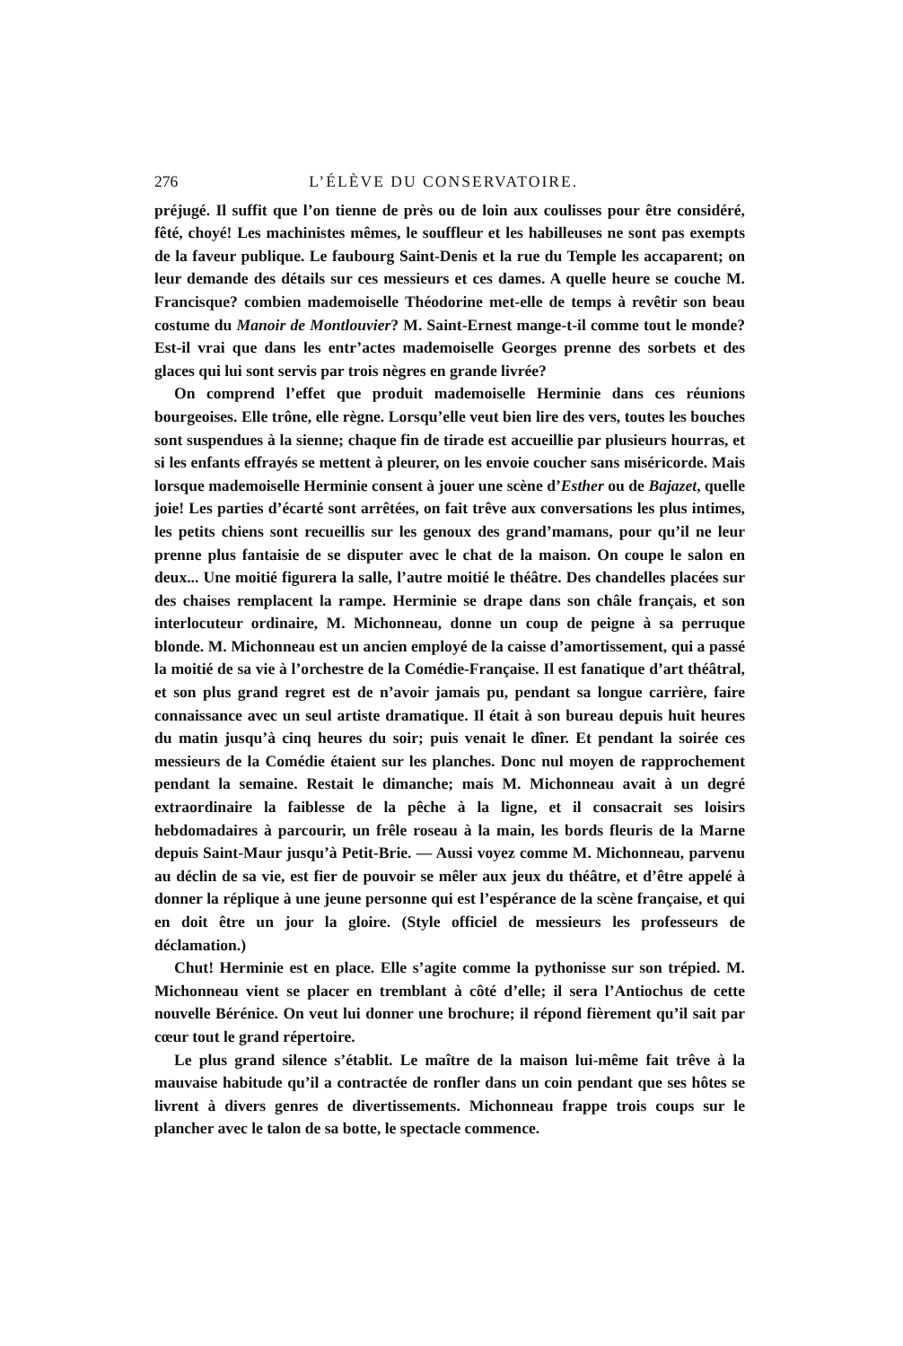276 L’ÉLÈVE DU CONSERVATOIRE.
préjugé. Il suffit que l’on tienne de près ou de loin aux coulisses pour être considéré, fêté, choyé! Les machinistes mêmes, le souffleur et les habilleuses ne sont pas exempts de la faveur publique. Le faubourg Saint-Denis et la rue du Temple les accaparent; on leur demande des détails sur ces messieurs et ces dames. A quelle heure se couche M. Francisque? combien mademoiselle Théodorine met-elle de temps à revêtir son beau costume du Manoir de Montlouvier? M. Saint-Ernest mange-t-il comme tout le monde? Est-il vrai que dans les entr’actes mademoiselle Georges prenne des sorbets et des glaces qui lui sont servis par trois nègres en grande livrée?
On comprend l’effet que produit mademoiselle Herminie dans ces réunions bourgeoises. Elle trône, elle règne. Lorsqu’elle veut bien lire des vers, toutes les bouches sont suspendues à la sienne; chaque fin de tirade est accueillie par plusieurs hourras, et si les enfants effrayés se mettent à pleurer, on les envoie coucher sans miséricorde. Mais lorsque mademoiselle Herminie consent à jouer une scène d’Esther ou de Bajazet, quelle joie! Les parties d’écarté sont arrêtées, on fait trêve aux conversations les plus intimes, les petits chiens sont recueillis sur les genoux des grand’mamans, pour qu’il ne leur prenne plus fantaisie de se disputer avec le chat de la maison. On coupe le salon en deux... Une moitié figurera la salle, l’autre moitié le théâtre. Des chandelles placées sur des chaises remplacent la rampe. Herminie se drape dans son châle français, et son interlocuteur ordinaire, M. Michonneau, donne un coup de peigne à sa perruque blonde. M. Michonneau est un ancien employé de la caisse d’amortissement, qui a passé la moitié de sa vie à l’orchestre de la Comédie-Française. Il est fanatique d’art théâtral, et son plus grand regret est de n’avoir jamais pu, pendant sa longue carrière, faire connaissance avec un seul artiste dramatique. Il était à son bureau depuis huit heures du matin jusqu’à cinq heures du soir; puis venait le dîner. Et pendant la soirée ces messieurs de la Comédie étaient sur les planches. Donc nul moyen de rapprochement pendant la semaine. Restait le dimanche; mais M. Michonneau avait à un degré extraordinaire la faiblesse de la pêche à la ligne, et il consacrait ses loisirs hebdomadaires à parcourir, un frêle roseau à la main, les bords fleuris de la Marne depuis Saint-Maur jusqu’à Petit-Brie. — Aussi voyez comme M. Michonneau, parvenu au déclin de sa vie, est fier de pouvoir se mêler aux jeux du théâtre, et d’être appelé à donner la réplique à une jeune personne qui est l’espérance de la scène française, et qui en doit être un jour la gloire. (Style officiel de messieurs les professeurs de déclamation.)
Chut! Herminie est en place. Elle s’agite comme la pythonisse sur son trépied. M. Michonneau vient se placer en tremblant à côté d’elle; il sera l’Antiochus de cette nouvelle Bérénice. On veut lui donner une brochure; il répond fièrement qu’il sait par cœur tout le grand répertoire.
Le plus grand silence s’établit. Le maître de la maison lui-même fait trêve à la mauvaise habitude qu’il a contractée de ronfler dans un coin pendant que ses hôtes se livrent à divers genres de divertissements. Michonneau frappe trois coups sur le plancher avec le talon de sa botte, le spectacle commence.